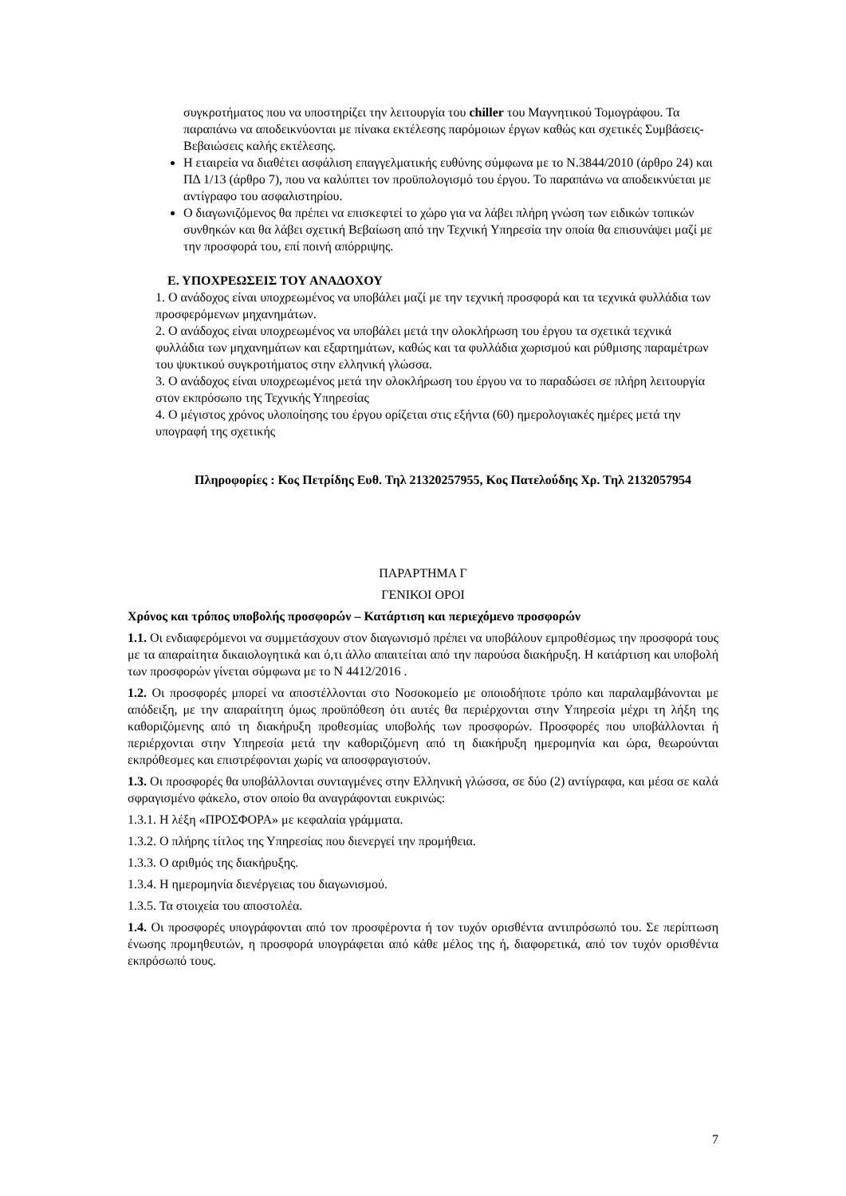συγκροτήματος που να υποστηρίζει την λειτουργία του chiller του Μαγνητικού Τομογράφου. Τα παραπάνω να αποδεικνύονται με πίνακα εκτέλεσης παρόμοιων έργων καθώς και σχετικές Συμβάσεις-Βεβαιώσεις καλής εκτέλεσης.
Η εταιρεία να διαθέτει ασφάλιση επαγγελματικής ευθύνης σύμφωνα με το Ν.3844/2010 (άρθρο 24) και ΠΔ 1/13 (άρθρο 7), που να καλύπτει τον προϋπολογισμό του έργου. Το παραπάνω να αποδεικνύεται με αντίγραφο του ασφαλιστηρίου.
Ο διαγωνιζόμενος θα πρέπει να επισκεφτεί το χώρο για να λάβει πλήρη γνώση των ειδικών τοπικών συνθηκών και θα λάβει σχετική Βεβαίωση από την Τεχνική Υπηρεσία την οποία θα επισυνάψει μαζί με την προσφορά του, επί ποινή απόρριψης.
Ε. ΥΠΟΧΡΕΩΣΕΙΣ ΤΟΥ ΑΝΑΔΟΧΟΥ
1. Ο ανάδοχος είναι υποχρεωμένος να υποβάλει μαζί με την τεχνική προσφορά και τα τεχνικά φυλλάδια των προσφερόμενων μηχανημάτων.
2. Ο ανάδοχος είναι υποχρεωμένος να υποβάλει μετά την ολοκλήρωση του έργου τα σχετικά τεχνικά φυλλάδια των μηχανημάτων και εξαρτημάτων, καθώς και τα φυλλάδια χωρισμού και ρύθμισης παραμέτρων του ψυκτικού συγκροτήματος στην ελληνική γλώσσα.
3. Ο ανάδοχος είναι υποχρεωμένος μετά την ολοκλήρωση του έργου να το παραδώσει σε πλήρη λειτουργία στον εκπρόσωπο της Τεχνικής Υπηρεσίας
4. Ο μέγιστος χρόνος υλοποίησης του έργου ορίζεται στις εξήντα (60) ημερολογιακές ημέρες μετά την υπογραφή της σχετικής
Πληροφορίες : Κος Πετρίδης Ευθ. Τηλ 21320257955, Κος Πατελούδης Χρ. Τηλ 2132057954
ΠΑΡΑΡΤΗΜΑ Γ
ΓΕΝΙΚΟΙ ΟΡΟΙ
Χρόνος και τρόπος υποβολής προσφορών – Κατάρτιση και περιεχόμενο προσφορών
1.1. Οι ενδιαφερόμενοι να συμμετάσχουν στον διαγωνισμό πρέπει να υποβάλουν εμπροθέσμως την προσφορά τους με τα απαραίτητα δικαιολογητικά και ό,τι άλλο απαιτείται από την παρούσα διακήρυξη. Η κατάρτιση και υποβολή των προσφορών γίνεται σύμφωνα με το Ν 4412/2016 .
1.2. Οι προσφορές μπορεί να αποστέλλονται στο Νοσοκομείο με οποιοδήποτε τρόπο και παραλαμβάνονται με απόδειξη, με την απαραίτητη όμως προϋπόθεση ότι αυτές θα περιέρχονται στην Υπηρεσία μέχρι τη λήξη της καθοριζόμενης από τη διακήρυξη προθεσμίας υποβολής των προσφορών. Προσφορές που υποβάλλονται ή περιέρχονται στην Υπηρεσία μετά την καθοριζόμενη από τη διακήρυξη ημερομηνία και ώρα, θεωρούνται εκπρόθεσμες και επιστρέφονται χωρίς να αποσφραγιστούν.
1.3. Οι προσφορές θα υποβάλλονται συνταγμένες στην Ελληνική γλώσσα, σε δύο (2) αντίγραφα, και μέσα σε καλά σφραγισμένο φάκελο, στον οποίο θα αναγράφονται ευκρινώς:
1.3.1. Η λέξη «ΠΡΟΣΦΟΡΑ» με κεφαλαία γράμματα.
1.3.2. Ο πλήρης τίτλος της Υπηρεσίας που διενεργεί την προμήθεια.
1.3.3. Ο αριθμός της διακήρυξης.
1.3.4. Η ημερομηνία διενέργειας του διαγωνισμού.
1.3.5. Τα στοιχεία του αποστολέα.
1.4. Οι προσφορές υπογράφονται από τον προσφέροντα ή τον τυχόν ορισθέντα αντιπρόσωπό του. Σε περίπτωση ένωσης προμηθευτών, η προσφορά υπογράφεται από κάθε μέλος της ή, διαφορετικά, από τον τυχόν ορισθέντα εκπρόσωπό τους.
7